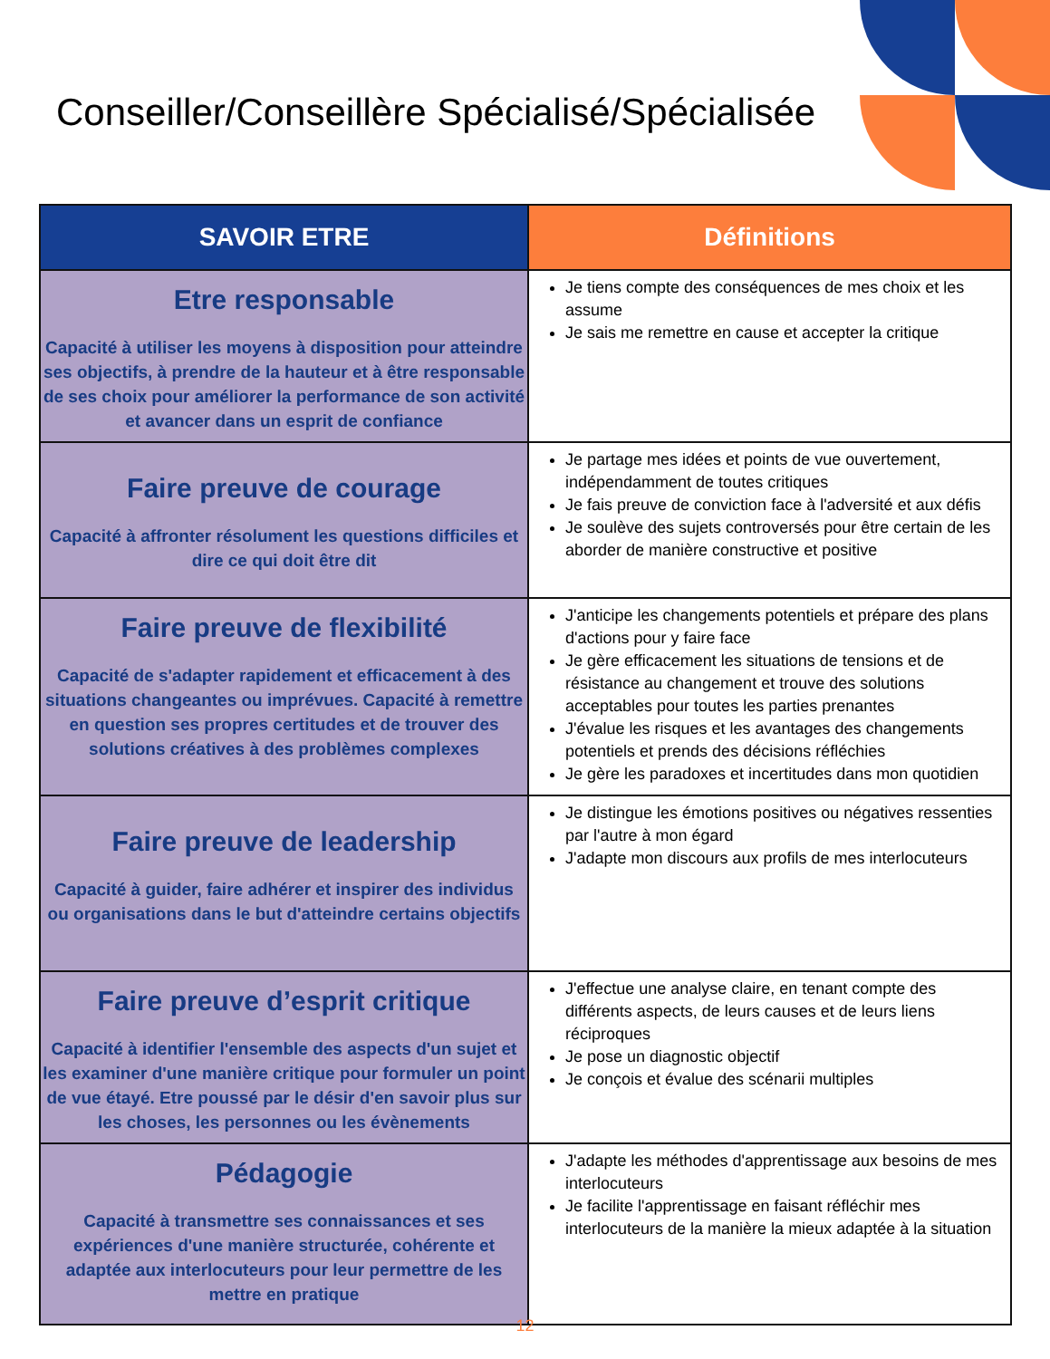Conseiller/Conseillère Spécialisé/Spécialisée
| SAVOIR ETRE | Définitions |
| --- | --- |
| Etre responsable Capacité à utiliser les moyens à disposition pour atteindre ses objectifs, à prendre de la hauteur et à être responsable de ses choix pour améliorer la performance de son activité et avancer dans un esprit de confiance | Je tiens compte des conséquences de mes choix et les assume Je sais me remettre en cause et accepter la critique |
| Faire preuve de courage Capacité à affronter résolument les questions difficiles et dire ce qui doit être dit | Je partage mes idées et points de vue ouvertement, indépendamment de toutes critiques Je fais preuve de conviction face à l'adversité et aux défis Je soulève des sujets controversés pour être certain de les aborder de manière constructive et positive |
| Faire preuve de flexibilité Capacité de s'adapter rapidement et efficacement à des situations changeantes ou imprévues. Capacité à remettre en question ses propres certitudes et de trouver des solutions créatives à des problèmes complexes | J'anticipe les changements potentiels et prépare des plans d'actions pour y faire face Je gère efficacement les situations de tensions et de résistance au changement et trouve des solutions acceptables pour toutes les parties prenantes J'évalue les risques et les avantages des changements potentiels et prends des décisions réfléchies Je gère les paradoxes et incertitudes dans mon quotidien |
| Faire preuve de leadership Capacité à guider, faire adhérer et inspirer des individus ou organisations dans le but d'atteindre certains objectifs | Je distingue les émotions positives ou négatives ressenties par l'autre à mon égard J'adapte mon discours aux profils de mes interlocuteurs |
| Faire preuve d’esprit critique Capacité à identifier l'ensemble des aspects d'un sujet et les examiner d'une manière critique pour formuler un point de vue étayé. Etre poussé par le désir d'en savoir plus sur les choses, les personnes ou les évènements | J'effectue une analyse claire, en tenant compte des différents aspects, de leurs causes et de leurs liens réciproques Je pose un diagnostic objectif Je conçois et évalue des scénarii multiples |
| Pédagogie Capacité à transmettre ses connaissances et ses expériences d'une manière structurée, cohérente et adaptée aux interlocuteurs pour leur permettre de les mettre en pratique | J'adapte les méthodes d'apprentissage aux besoins de mes interlocuteurs Je facilite l'apprentissage en faisant réfléchir mes interlocuteurs de la manière la mieux adaptée à la situation |
12